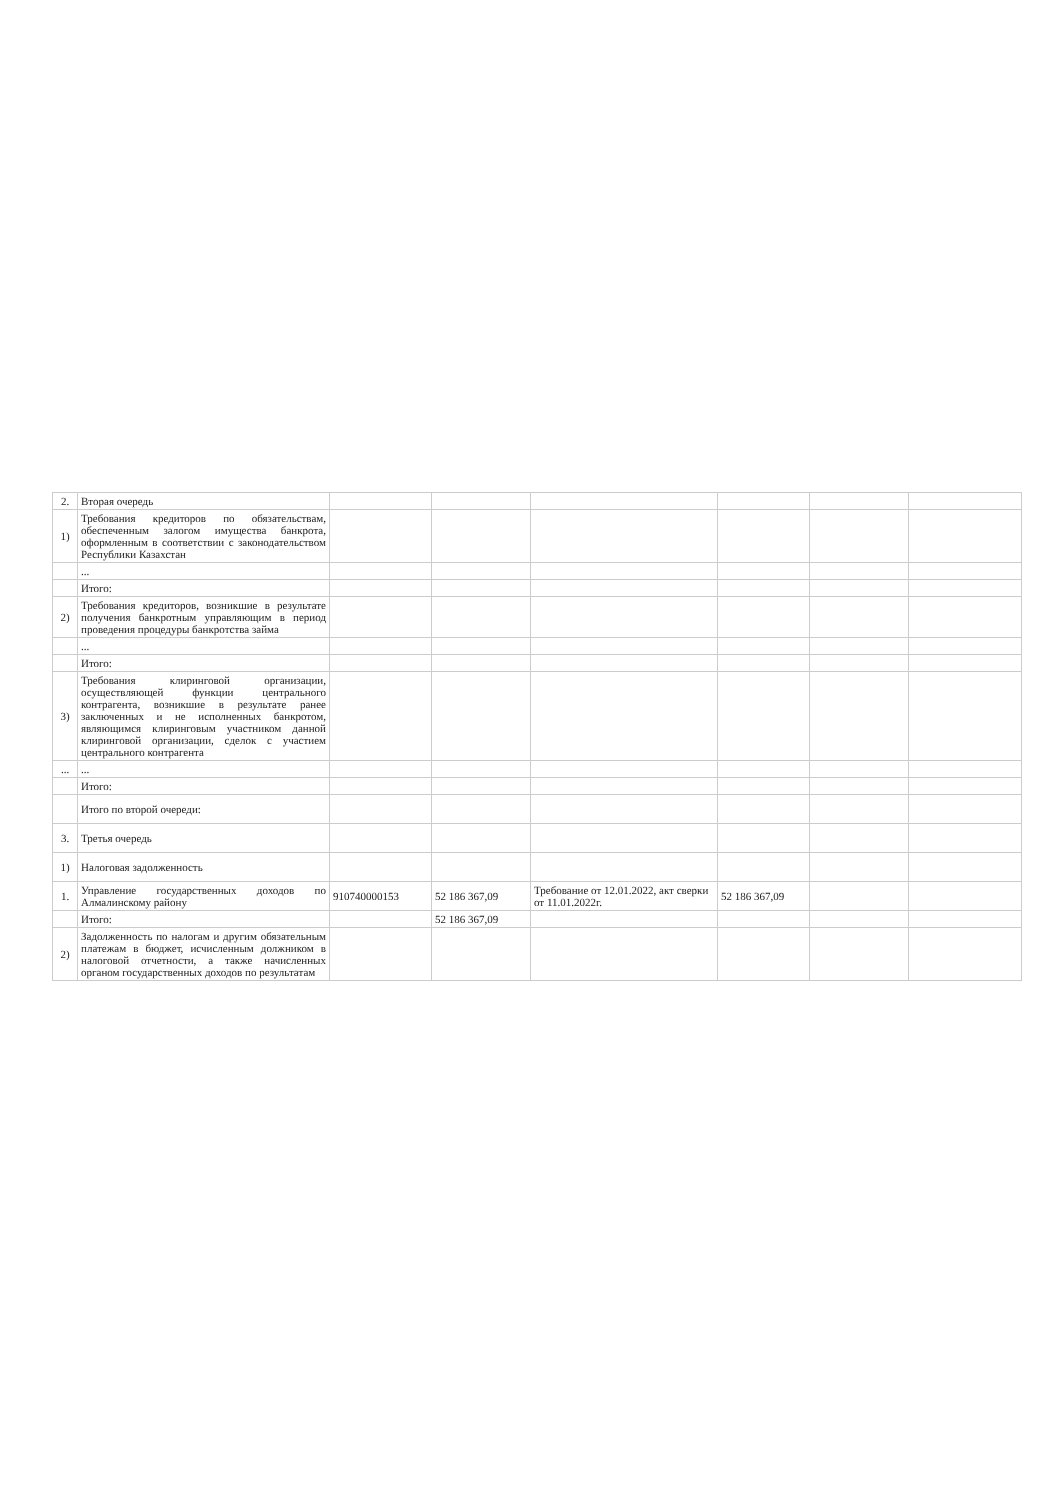| 2. | Вторая очередь | | | | | | |
| 1) | Требования кредиторов по обязательствам, обеспеченным залогом имущества банкрота, оформленным в соответствии с законодательством Республики Казахстан | | | | | | |
| | ... | | | | | | |
| | Итого: | | | | | | |
| 2) | Требования кредиторов, возникшие в результате получения банкротным управляющим в период проведения процедуры банкротства займа | | | | | | |
| | ... | | | | | | |
| | Итого: | | | | | | |
| 3) | Требования клиринговой организации, осуществляющей функции центрального контрагента, возникшие в результате ранее заключенных и не исполненных банкротом, являющимся клиринговым участником данной клиринговой организации, сделок с участием центрального контрагента | | | | | | |
| ... | ... | | | | | | |
| | Итого: | | | | | | |
| | Итого по второй очереди: | | | | | | |
| 3. | Третья очередь | | | | | | |
| 1) | Налоговая задолженность | | | | | | |
| 1. | Управление государственных доходов по Алмалинскому району | 910740000153 | 52 186 367,09 | Требование от 12.01.2022, акт сверки от 11.01.2022г. | 52 186 367,09 | | |
| | Итого: | | 52 186 367,09 | | | | |
| 2) | Задолженность по налогам и другим обязательным платежам в бюджет, исчисленным должником в налоговой отчетности, а также начисленных органом государственных доходов по результатам | | | | | | |